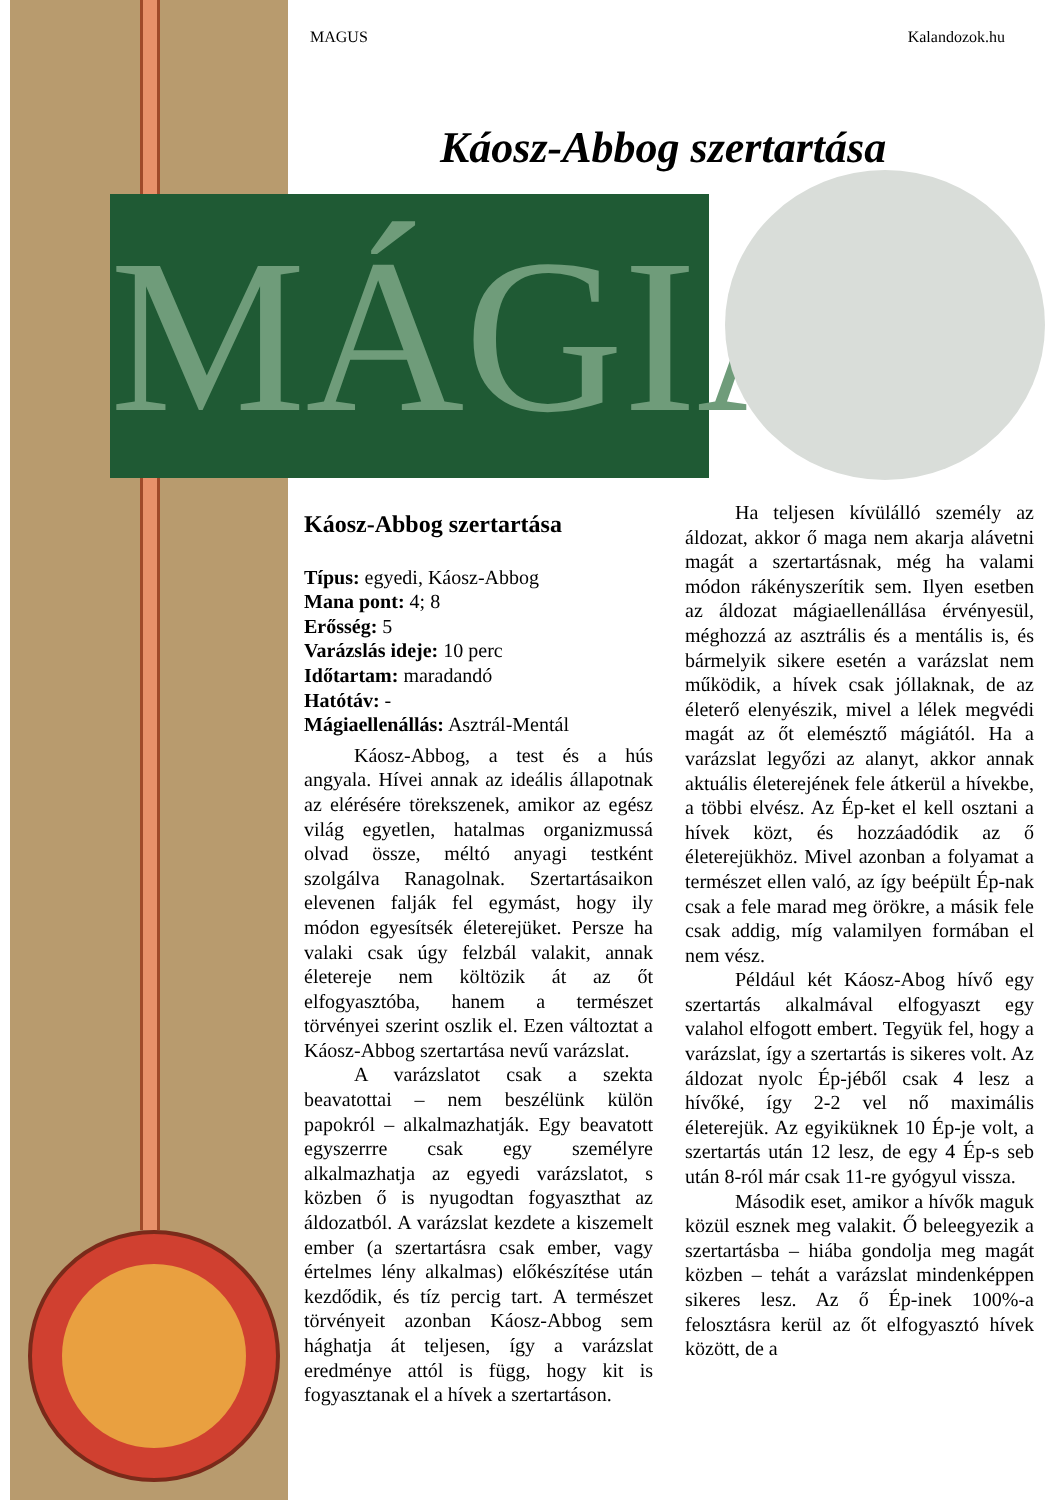MÁGIA
MAGUS Kalandozok.hu
Káosz-Abbog szertartása
Káosz-Abbog szertartása
Típus: egyedi, Káosz-Abbog
Mana pont: 4; 8
Erősség: 5
Varázslás ideje: 10 perc
Időtartam: maradandó
Hatótáv: -
Mágiaellenállás: Asztrál-Mentál
Káosz-Abbog, a test és a hús angyala. Hívei annak az ideális állapotnak az elérésére törekszenek, amikor az egész világ egyetlen, hatalmas organizmussá olvad össze, méltó anyagi testként szolgálva Ranagolnak. Szertartásaikon elevenen falják fel egymást, hogy ily módon egyesítsék életerejüket. Persze ha valaki csak úgy felzbál valakit, annak életereje nem költözik át az őt elfogyasztóba, hanem a természet törvényei szerint oszlik el. Ezen változtat a Káosz-Abbog szertartása nevű varázslat.
A varázslatot csak a szekta beavatottai – nem beszélünk külön papokról – alkalmazhatják. Egy beavatott egyszerrre csak egy személyre alkalmazhatja az egyedi varázslatot, s közben ő is nyugodtan fogyaszthat az áldozatból. A varázslat kezdete a kiszemelt ember (a szertartásra csak ember, vagy értelmes lény alkalmas) előkészítése után kezdődik, és tíz percig tart. A természet törvényeit azonban Káosz-Abbog sem hághatja át teljesen, így a varázslat eredménye attól is függ, hogy kit is fogyasztanak el a hívek a szertartáson.
Ha teljesen kívülálló személy az áldozat, akkor ő maga nem akarja alávetni magát a szertartásnak, még ha valami módon rákényszerítik sem. Ilyen esetben az áldozat mágiaellenállása érvényesül, méghozzá az asztrális és a mentális is, és bármelyik sikere esetén a varázslat nem működik, a hívek csak jóllaknak, de az életerő elenyészik, mivel a lélek megvédi magát az őt elemésztő mágiától. Ha a varázslat legyőzi az alanyt, akkor annak aktuális életerejének fele átkerül a hívekbe, a többi elvész. Az Ép-ket el kell osztani a hívek közt, és hozzáadódik az ő életerejükhöz. Mivel azonban a folyamat a természet ellen való, az így beépült Ép-nak csak a fele marad meg örökre, a másik fele csak addig, míg valamilyen formában el nem vész.
Például két Káosz-Abog hívő egy szertartás alkalmával elfogyaszt egy valahol elfogott embert. Tegyük fel, hogy a varázslat, így a szertartás is sikeres volt. Az áldozat nyolc Ép-jéből csak 4 lesz a hívőké, így 2-2 vel nő maximális életerejük. Az egyiküknek 10 Ép-je volt, a szertartás után 12 lesz, de egy 4 Ép-s seb után 8-ról már csak 11-re gyógyul vissza.
Második eset, amikor a hívők maguk közül esznek meg valakit. Ő beleegyezik a szertartásba – hiába gondolja meg magát közben – tehát a varázslat mindenképpen sikeres lesz. Az ő Ép-inek 100%-a felosztásra kerül az őt elfogyasztó hívek között, de a